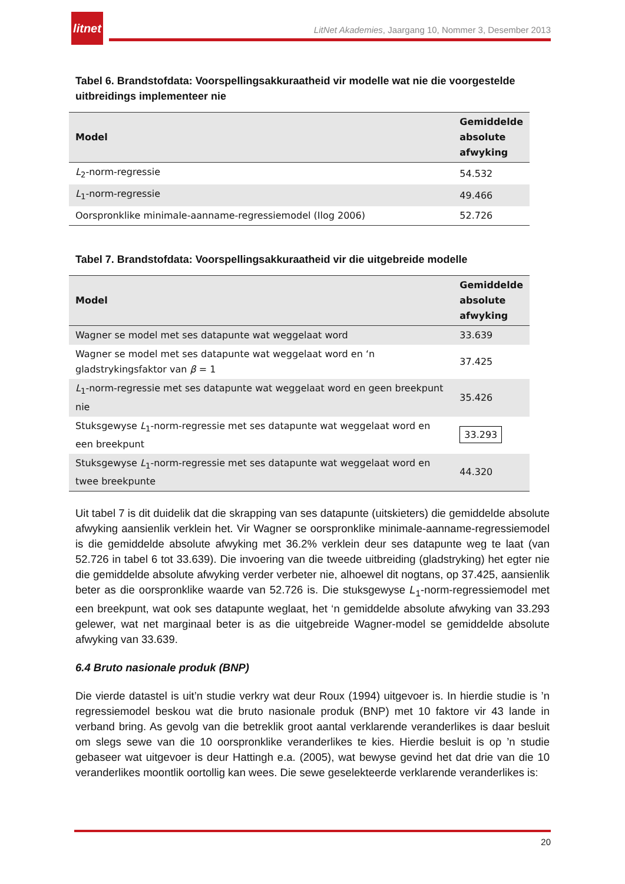litnet
LitNet Akademies, Jaargang 10, Nommer 3, Desember 2013
Tabel 6. Brandstofdata: Voorspellingsakkuraatheid vir modelle wat nie die voorgestelde uitbreidings implementeer nie
| Model | Gemiddelde absolute afwyking |
| --- | --- |
| L<sub>2</sub>-norm-regressie | 54.532 |
| L<sub>1</sub>-norm-regressie | 49.466 |
| Oorspronklike minimale-aanname-regressiemodel (Ilog 2006) | 52.726 |
Tabel 7. Brandstofdata: Voorspellingsakkuraatheid vir die uitgebreide modelle
| Model | Gemiddelde absolute afwyking |
| --- | --- |
| Wagner se model met ses datapunte wat weggelaat word | 33.639 |
| Wagner se model met ses datapunte wat weggelaat word en ‘n gladstrykingsfaktor van β = 1 | 37.425 |
| L<sub>1</sub>-norm-regressie met ses datapunte wat weggelaat word en geen breekpunt nie | 35.426 |
| Stuksgewyse L<sub>1</sub>-norm-regressie met ses datapunte wat weggelaat word en een breekpunt | 33.293 |
| Stuksgewyse L<sub>1</sub>-norm-regressie met ses datapunte wat weggelaat word en twee breekpunte | 44.320 |
Uit tabel 7 is dit duidelik dat die skrapping van ses datapunte (uitskieters) die gemiddelde absolute afwyking aansienlik verklein het. Vir Wagner se oorspronklike minimale-aanname-regressiemodel is die gemiddelde absolute afwyking met 36.2% verklein deur ses datapunte weg te laat (van 52.726 in tabel 6 tot 33.639). Die invoering van die tweede uitbreiding (gladstryking) het egter nie die gemiddelde absolute afwyking verder verbeter nie, alhoewel dit nogtans, op 37.425, aansienlik beter as die oorspronklike waarde van 52.726 is. Die stuksgewyse L<sub>1</sub>-norm-regressiemodel met een breekpunt, wat ook ses datapunte weglaat, het ‘n gemiddelde absolute afwyking van 33.293 gelewer, wat net marginaal beter is as die uitgebreide Wagner-model se gemiddelde absolute afwyking van 33.639.
6.4 Bruto nasionale produk (BNP)
Die vierde datastel is uit’n studie verkry wat deur Roux (1994) uitgevoer is. In hierdie studie is ’n regressiemodel beskou wat die bruto nasionale produk (BNP) met 10 faktore vir 43 lande in verband bring. As gevolg van die betreklik groot aantal verklarende veranderlikes is daar besluit om slegs sewe van die 10 oorspronklike veranderlikes te kies. Hierdie besluit is op ’n studie gebaseer wat uitgevoer is deur Hattingh e.a. (2005), wat bewyse gevind het dat drie van die 10 veranderlikes moontlik oortollig kan wees. Die sewe geselekteerde verklarende veranderlikes is:
20